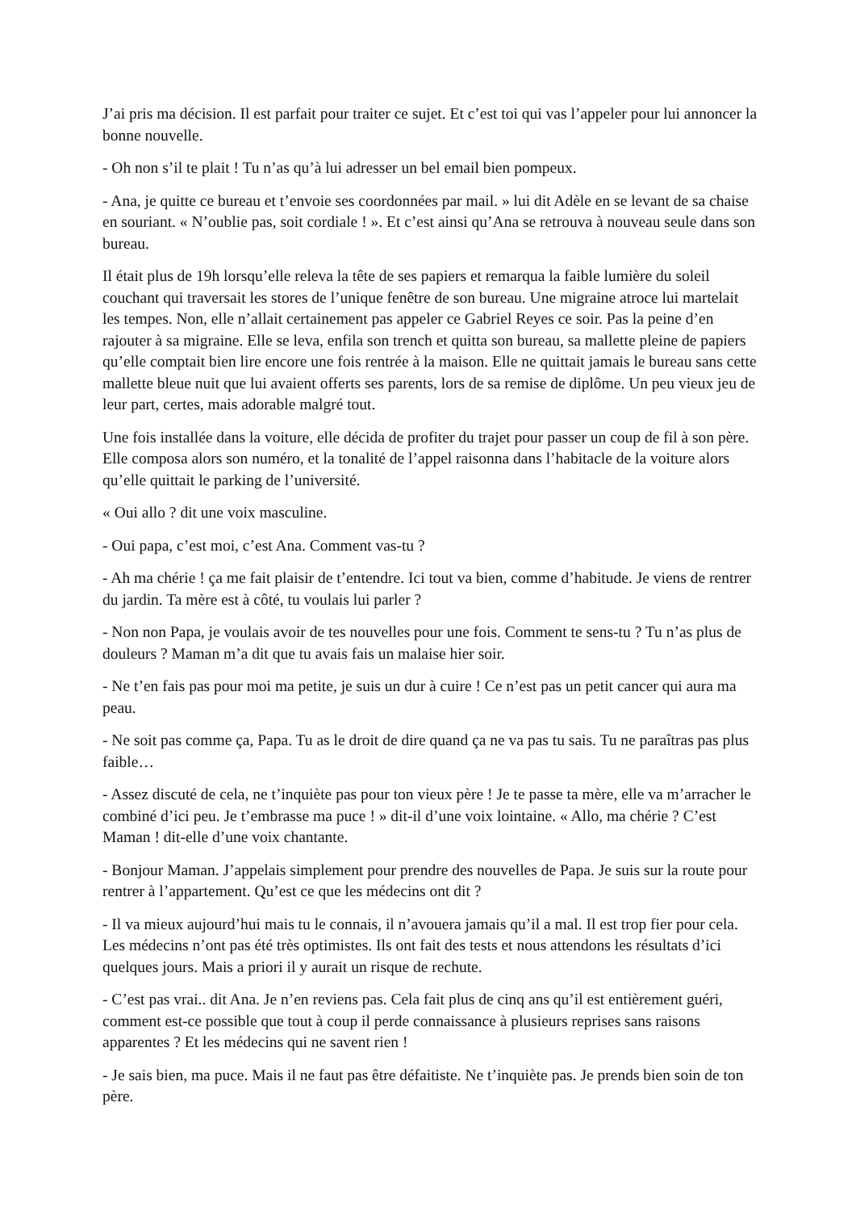J’ai pris ma décision. Il est parfait pour traiter ce sujet. Et c’est toi qui vas l’appeler pour lui annoncer la bonne nouvelle.
- Oh non s’il te plait ! Tu n’as qu’à lui adresser un bel email bien pompeux.
- Ana, je quitte ce bureau et t’envoie ses coordonnées par mail. » lui dit Adèle en se levant de sa chaise en souriant. « N’oublie pas, soit cordiale ! ». Et c’est ainsi qu’Ana se retrouva à nouveau seule dans son bureau.
Il était plus de 19h lorsqu’elle releva la tête de ses papiers et remarqua la faible lumière du soleil couchant qui traversait les stores de l’unique fenêtre de son bureau. Une migraine atroce lui martelait les tempes. Non, elle n’allait certainement pas appeler ce Gabriel Reyes ce soir. Pas la peine d’en rajouter à sa migraine. Elle se leva, enfila son trench et quitta son bureau, sa mallette pleine de papiers qu’elle comptait bien lire encore une fois rentrée à la maison. Elle ne quittait jamais le bureau sans cette mallette bleue nuit que lui avaient offerts ses parents, lors de sa remise de diplôme. Un peu vieux jeu de leur part, certes, mais adorable malgré tout.
Une fois installée dans la voiture, elle décida de profiter du trajet pour passer un coup de fil à son père. Elle composa alors son numéro, et la tonalité de l’appel raisonna dans l’habitacle de la voiture alors qu’elle quittait le parking de l’université.
« Oui allo ? dit une voix masculine.
- Oui papa, c’est moi, c’est Ana. Comment vas-tu ?
- Ah ma chérie ! ça me fait plaisir de t’entendre. Ici tout va bien, comme d’habitude. Je viens de rentrer du jardin. Ta mère est à côté, tu voulais lui parler ?
- Non non Papa, je voulais avoir de tes nouvelles pour une fois. Comment te sens-tu ? Tu n’as plus de douleurs ? Maman m’a dit que tu avais fais un malaise hier soir.
- Ne t’en fais pas pour moi ma petite, je suis un dur à cuire ! Ce n’est pas un petit cancer qui aura ma peau.
- Ne soit pas comme ça, Papa. Tu as le droit de dire quand ça ne va pas tu sais. Tu ne paraîtras pas plus faible…
- Assez discuté de cela, ne t’inquiète pas pour ton vieux père ! Je te passe ta mère, elle va m’arracher le combiné d’ici peu. Je t’embrasse ma puce ! » dit-il d’une voix lointaine. « Allo, ma chérie ? C’est Maman ! dit-elle d’une voix chantante.
- Bonjour Maman. J’appelais simplement pour prendre des nouvelles de Papa. Je suis sur la route pour rentrer à l’appartement. Qu’est ce que les médecins ont dit ?
- Il va mieux aujourd’hui mais tu le connais, il n’avouera jamais qu’il a mal. Il est trop fier pour cela. Les médecins n’ont pas été très optimistes. Ils ont fait des tests et nous attendons les résultats d’ici quelques jours. Mais a priori il y aurait un risque de rechute.
- C’est pas vrai.. dit Ana. Je n’en reviens pas. Cela fait plus de cinq ans qu’il est entièrement guéri, comment est-ce possible que tout à coup il perde connaissance à plusieurs reprises sans raisons apparentes ? Et les médecins qui ne savent rien !
- Je sais bien, ma puce. Mais il ne faut pas être défaitiste. Ne t’inquiète pas. Je prends bien soin de ton père.